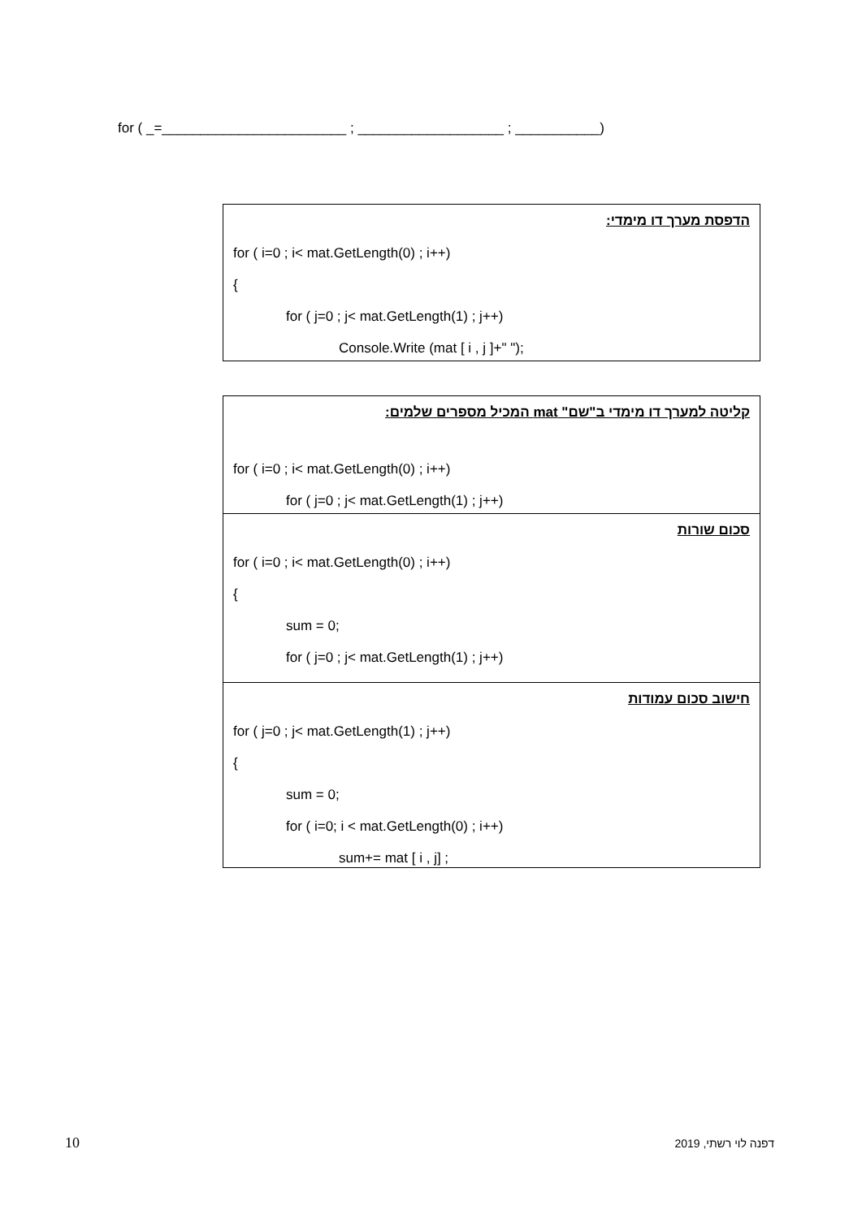for ( _=________________________ ; ___________________ ; ___________)
הדפסת מערך דו מימדי:
for ( i=0 ; i< mat.GetLength(0) ; i++)
{
for ( j=0 ; j< mat.GetLength(1) ; j++)
Console.Write (mat [ i , j ]+" ");
קליטה למערך דו מימדי ב"שם" mat המכיל מספרים שלמים:
for ( i=0 ; i< mat.GetLength(0) ; i++)
for ( j=0 ; j< mat.GetLength(1) ; j++)
סכום שורות
for ( i=0 ; i< mat.GetLength(0) ; i++)
{
sum = 0;
for ( j=0 ; j< mat.GetLength(1) ; j++)
חישוב סכום עמודות
for ( j=0 ; j< mat.GetLength(1) ; j++)
{
sum = 0;
for ( i=0; i < mat.GetLength(0) ; i++)
sum+= mat [ i , j] ;
10 דפנה לוי רשתי, 2019